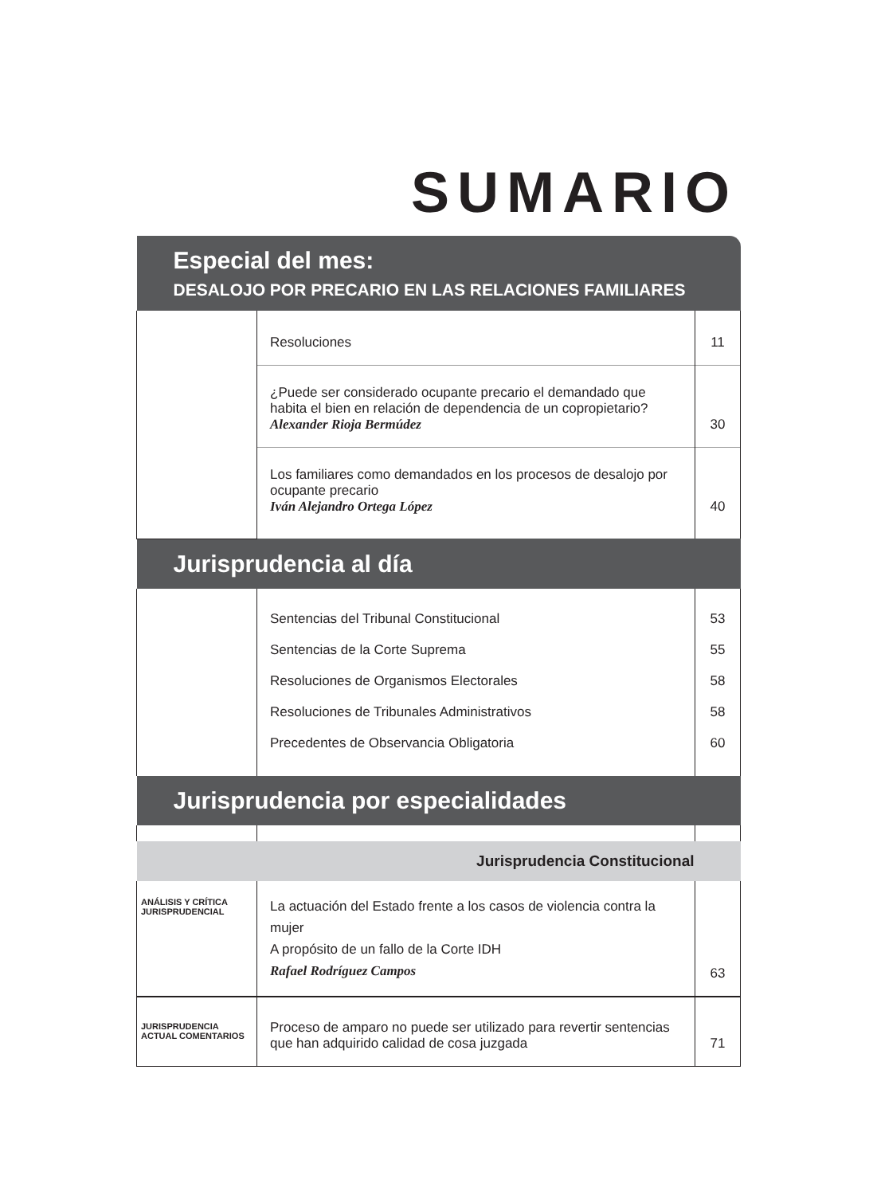SUMARIO
| Especial del mes: DESALOJO POR PRECARIO EN LAS RELACIONES FAMILIARES | | |
| | Resoluciones | 11 |
| | ¿Puede ser considerado ocupante precario el demandado que habita el bien en relación de dependencia de un copropietario? Alexander Rioja Bermúdez | 30 |
| | Los familiares como demandados en los procesos de desalojo por ocupante precario Iván Alejandro Ortega López | 40 |
| Jurisprudencia al día | | |
| | Sentencias del Tribunal Constitucional Sentencias de la Corte Suprema Resoluciones de Organismos Electorales Resoluciones de Tribunales Administrativos Precedentes de Observancia Obligatoria | 53 55 58 58 60 |
| Jurisprudencia por especialidades | | |
| Jurisprudencia Constitucional | | |
| ANÁLISIS Y CRÍTICA JURISPRUDENCIAL | La actuación del Estado frente a los casos de violencia contra la mujer A propósito de un fallo de la Corte IDH Rafael Rodríguez Campos | 63 |
| JURISPRUDENCIA ACTUAL COMENTARIOS | Proceso de amparo no puede ser utilizado para revertir sentencias que han adquirido calidad de cosa juzgada | 71 |